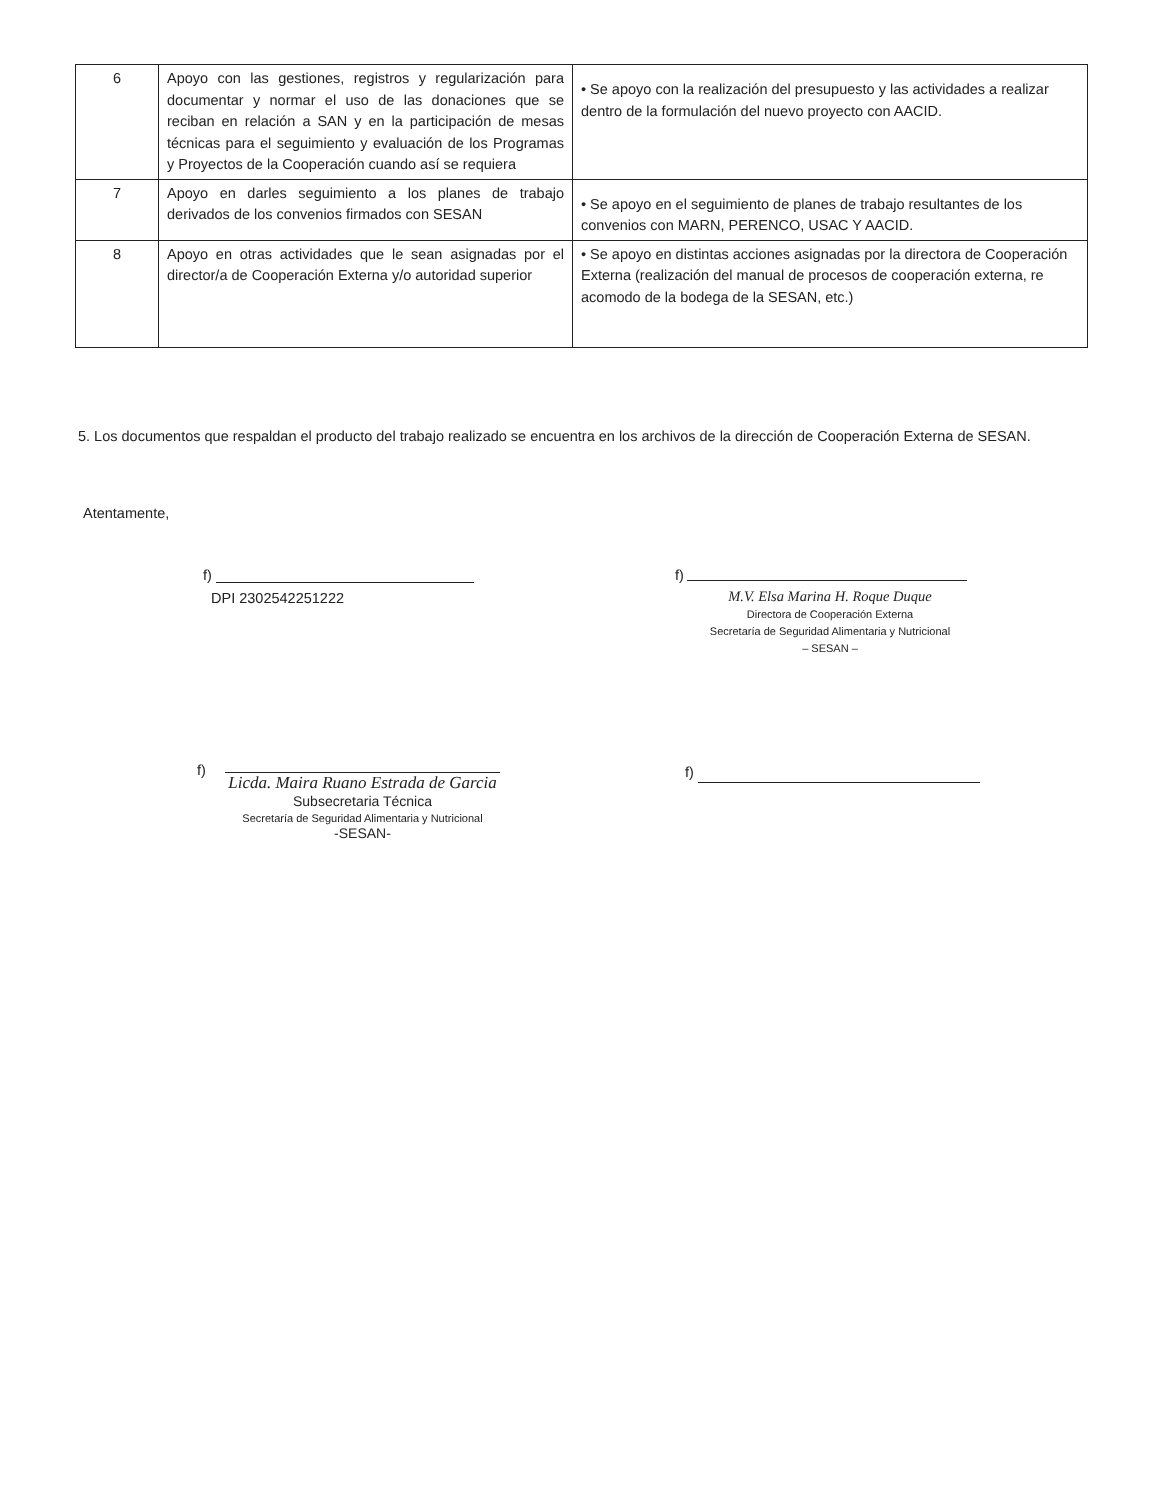| 6 | Apoyo con las gestiones, registros y regularización para documentar y normar el uso de las donaciones que se reciban en relación a SAN y en la participación de mesas técnicas para el seguimiento y evaluación de los Programas y Proyectos de la Cooperación cuando así se requiera | • Se apoyo con la realización del presupuesto y las actividades a realizar dentro de la formulación del nuevo proyecto con AACID. |
| 7 | Apoyo en darles seguimiento a los planes de trabajo derivados de los convenios firmados con SESAN | • Se apoyo en el seguimiento de planes de trabajo resultantes de los convenios con MARN, PERENCO, USAC Y AACID. |
| 8 | Apoyo en otras actividades que le sean asignadas por el director/a de Cooperación Externa y/o autoridad superior | • Se apoyo en distintas acciones asignadas por la directora de Cooperación Externa (realización del manual de procesos de cooperación externa, re acomodo de la bodega de la SESAN, etc.) |
5. Los documentos que respaldan el producto del trabajo realizado se encuentra en los archivos de la dirección de Cooperación Externa de SESAN.
Atentamente,
f)
DPI 2302542251222
f)
M.V. Elsa Marina H. Roque Duque
Directora de Cooperación Externa
Secretaría de Seguridad Alimentaria y Nutricional
– SESAN –
f)
Licda. Maira Ruano Estrada de Garcia
Subsecretaria Técnica
Secretaría de Seguridad Alimentaria y Nutricional
-SESAN-
f)